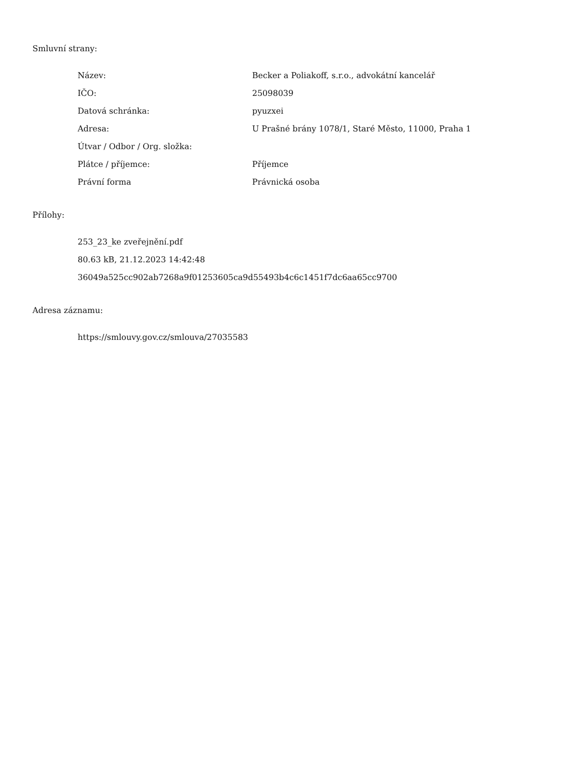Smluvní strany:
| Název: | Becker a Poliakoff, s.r.o., advokátní kancelář |
| IČO: | 25098039 |
| Datová schránka: | pyuzxei |
| Adresa: | U Prašné brány 1078/1, Staré Město, 11000, Praha 1 |
| Útvar / Odbor / Org. složka: | |
| Plátce / příjemce: | Příjemce |
| Právní forma | Právnická osoba |
Přílohy:
253_23_ke zveřejnění.pdf
80.63 kB, 21.12.2023 14:42:48
36049a525cc902ab7268a9f01253605ca9d55493b4c6c1451f7dc6aa65cc9700
Adresa záznamu:
https://smlouvy.gov.cz/smlouva/27035583